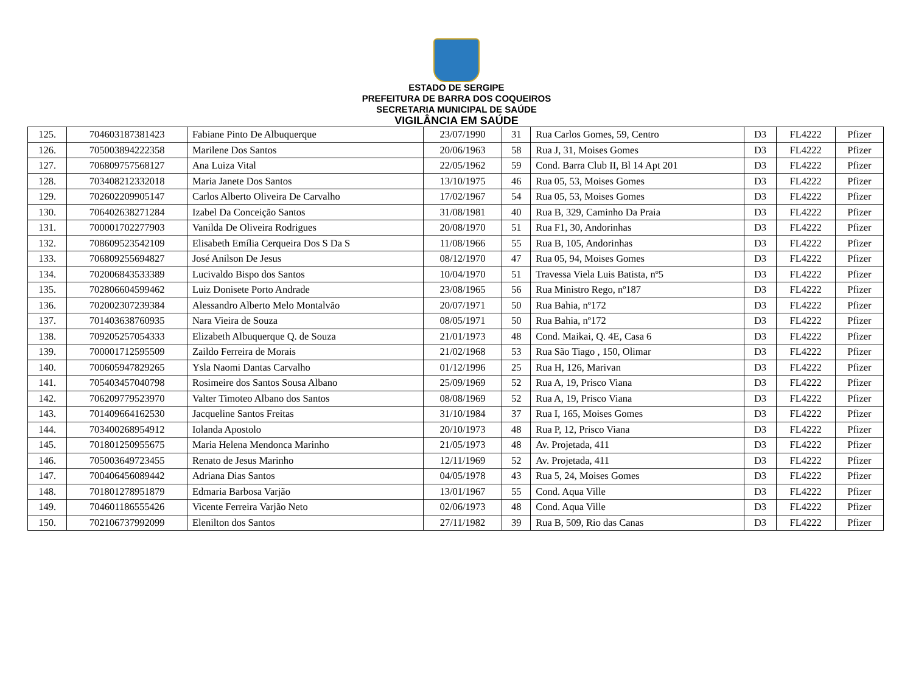ESTADO DE SERGIPE
PREFEITURA DE BARRA DOS COQUEIROS
SECRETARIA MUNICIPAL DE SAÚDE
VIGILÂNCIA EM SAÚDE
| 125. | 704603187381423 | Fabiane Pinto De Albuquerque | 23/07/1990 | 31 | Rua Carlos Gomes, 59, Centro | D3 | FL4222 | Pfizer |
| 126. | 705003894222358 | Marilene Dos Santos | 20/06/1963 | 58 | Rua J, 31, Moises Gomes | D3 | FL4222 | Pfizer |
| 127. | 706809757568127 | Ana Luiza Vital | 22/05/1962 | 59 | Cond. Barra Club II, Bl 14 Apt 201 | D3 | FL4222 | Pfizer |
| 128. | 703408212332018 | Maria Janete Dos Santos | 13/10/1975 | 46 | Rua 05, 53, Moises Gomes | D3 | FL4222 | Pfizer |
| 129. | 702602209905147 | Carlos Alberto Oliveira De Carvalho | 17/02/1967 | 54 | Rua 05, 53, Moises Gomes | D3 | FL4222 | Pfizer |
| 130. | 706402638271284 | Izabel Da Conceição Santos | 31/08/1981 | 40 | Rua B, 329, Caminho Da Praia | D3 | FL4222 | Pfizer |
| 131. | 700001702277903 | Vanilda De Oliveira Rodrigues | 20/08/1970 | 51 | Rua F1, 30, Andorinhas | D3 | FL4222 | Pfizer |
| 132. | 708609523542109 | Elisabeth Emília Cerqueira Dos S Da S | 11/08/1966 | 55 | Rua B, 105, Andorinhas | D3 | FL4222 | Pfizer |
| 133. | 706809255694827 | José Anilson De Jesus | 08/12/1970 | 47 | Rua 05, 94, Moises Gomes | D3 | FL4222 | Pfizer |
| 134. | 702006843533389 | Lucivaldo Bispo dos Santos | 10/04/1970 | 51 | Travessa Viela Luis Batista, nº5 | D3 | FL4222 | Pfizer |
| 135. | 702806604599462 | Luiz Donisete Porto Andrade | 23/08/1965 | 56 | Rua Ministro Rego, nº187 | D3 | FL4222 | Pfizer |
| 136. | 702002307239384 | Alessandro Alberto Melo Montalvão | 20/07/1971 | 50 | Rua Bahia, nº172 | D3 | FL4222 | Pfizer |
| 137. | 701403638760935 | Nara Vieira de Souza | 08/05/1971 | 50 | Rua Bahia, nº172 | D3 | FL4222 | Pfizer |
| 138. | 709205257054333 | Elizabeth Albuquerque Q. de Souza | 21/01/1973 | 48 | Cond. Maikai, Q. 4E, Casa 6 | D3 | FL4222 | Pfizer |
| 139. | 700001712595509 | Zaildo Ferreira de Morais | 21/02/1968 | 53 | Rua São Tiago , 150, Olimar | D3 | FL4222 | Pfizer |
| 140. | 700605947829265 | Ysla Naomi Dantas Carvalho | 01/12/1996 | 25 | Rua H, 126, Marivan | D3 | FL4222 | Pfizer |
| 141. | 705403457040798 | Rosimeire dos Santos Sousa Albano | 25/09/1969 | 52 | Rua A, 19, Prisco Viana | D3 | FL4222 | Pfizer |
| 142. | 706209779523970 | Valter Timoteo Albano dos Santos | 08/08/1969 | 52 | Rua A, 19, Prisco Viana | D3 | FL4222 | Pfizer |
| 143. | 701409664162530 | Jacqueline Santos Freitas | 31/10/1984 | 37 | Rua I, 165, Moises Gomes | D3 | FL4222 | Pfizer |
| 144. | 703400268954912 | Iolanda Apostolo | 20/10/1973 | 48 | Rua P, 12, Prisco Viana | D3 | FL4222 | Pfizer |
| 145. | 701801250955675 | Maria Helena Mendonca Marinho | 21/05/1973 | 48 | Av. Projetada, 411 | D3 | FL4222 | Pfizer |
| 146. | 705003649723455 | Renato de Jesus Marinho | 12/11/1969 | 52 | Av. Projetada, 411 | D3 | FL4222 | Pfizer |
| 147. | 700406456089442 | Adriana Dias Santos | 04/05/1978 | 43 | Rua 5, 24, Moises Gomes | D3 | FL4222 | Pfizer |
| 148. | 701801278951879 | Edmaria Barbosa Varjão | 13/01/1967 | 55 | Cond. Aqua Ville | D3 | FL4222 | Pfizer |
| 149. | 704601186555426 | Vicente Ferreira Varjão Neto | 02/06/1973 | 48 | Cond. Aqua Ville | D3 | FL4222 | Pfizer |
| 150. | 702106737992099 | Elenilton dos Santos | 27/11/1982 | 39 | Rua B, 509, Rio das Canas | D3 | FL4222 | Pfizer |